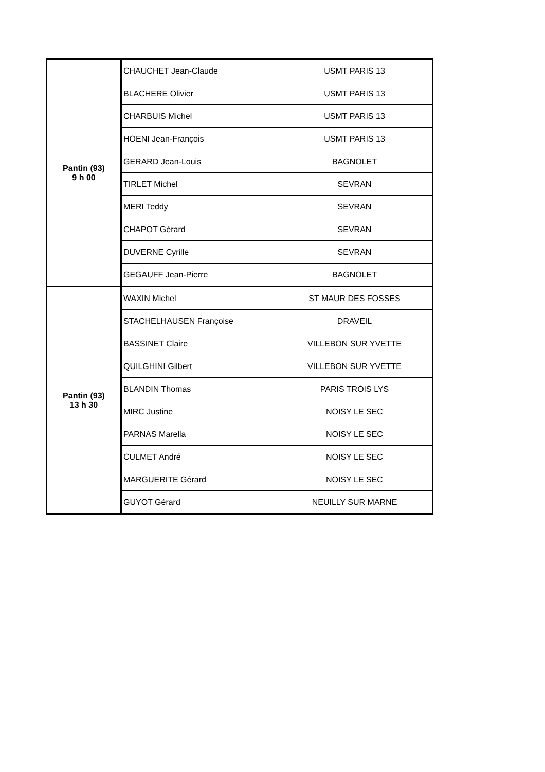| Pantin (93) 9 h 00 | CHAUCHET Jean-Claude | USMT PARIS 13 |
| | BLACHERE Olivier | USMT PARIS 13 |
| | CHARBUIS Michel | USMT PARIS 13 |
| | HOENI Jean-François | USMT PARIS 13 |
| | GERARD Jean-Louis | BAGNOLET |
| | TIRLET Michel | SEVRAN |
| | MERI Teddy | SEVRAN |
| | CHAPOT Gérard | SEVRAN |
| | DUVERNE Cyrille | SEVRAN |
| | GEGAUFF Jean-Pierre | BAGNOLET |
| Pantin (93) 13 h 30 | WAXIN Michel | ST MAUR DES FOSSES |
| | STACHELHAUSEN Françoise | DRAVEIL |
| | BASSINET Claire | VILLEBON SUR YVETTE |
| | QUILGHINI Gilbert | VILLEBON SUR YVETTE |
| | BLANDIN Thomas | PARIS TROIS LYS |
| | MIRC Justine | NOISY LE SEC |
| | PARNAS Marella | NOISY LE SEC |
| | CULMET André | NOISY LE SEC |
| | MARGUERITE Gérard | NOISY LE SEC |
| | GUYOT Gérard | NEUILLY SUR MARNE |